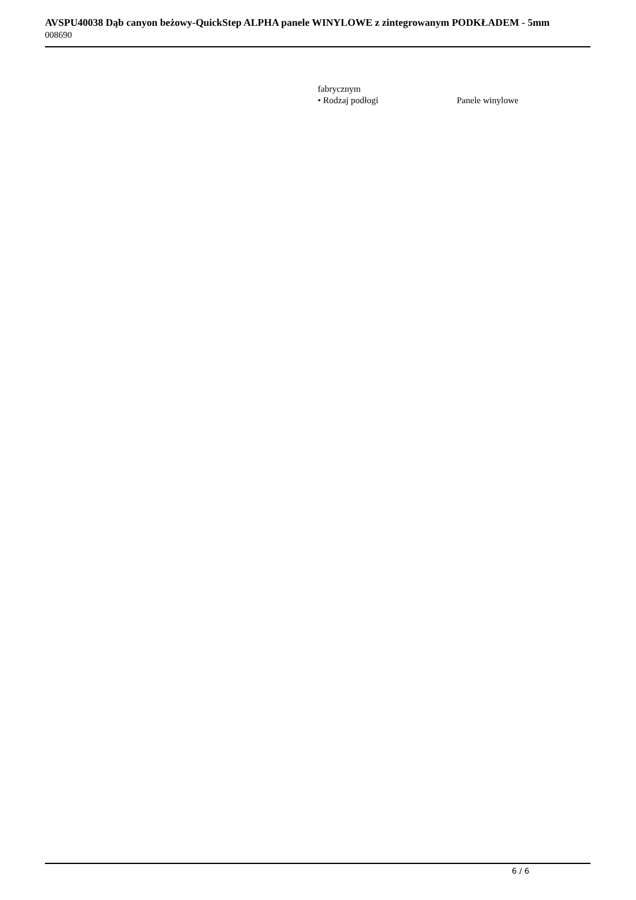AVSPU40038 Dąb canyon beżowy-QuickStep ALPHA panele WINYLOWE z zintegrowanym PODKŁADEM - 5mm
008690
| fabrycznym | |
| • Rodzaj podłogi | Panele winylowe |
6 / 6